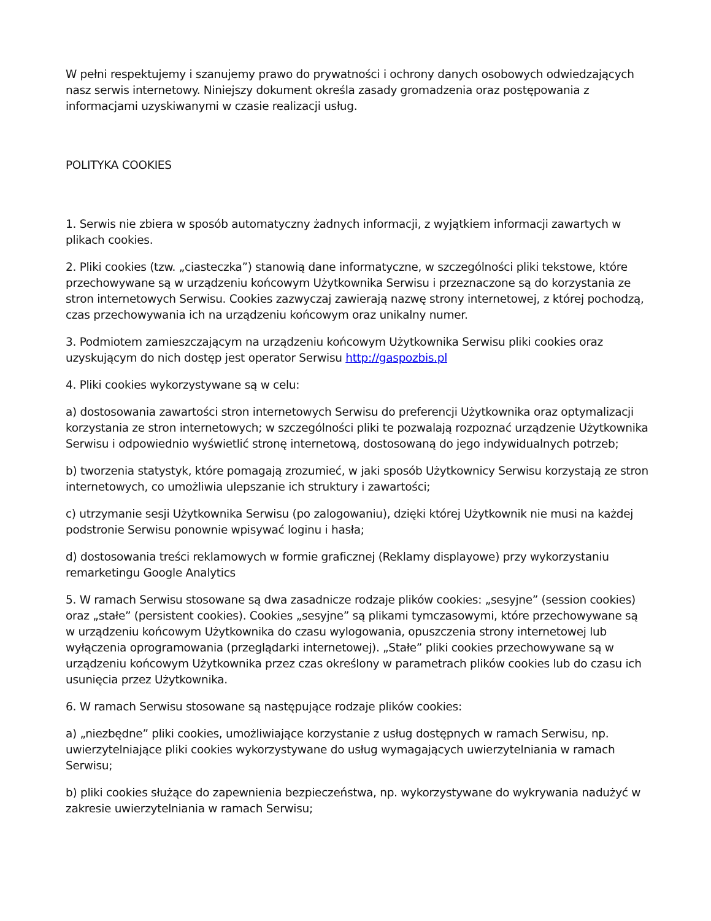W pełni respektujemy i szanujemy prawo do prywatności i ochrony danych osobowych odwiedzających nasz serwis internetowy. Niniejszy dokument określa zasady gromadzenia oraz postępowania z informacjami uzyskiwanymi w czasie realizacji usług.
POLITYKA COOKIES
1. Serwis nie zbiera w sposób automatyczny żadnych informacji, z wyjątkiem informacji zawartych w plikach cookies.
2. Pliki cookies (tzw. „ciasteczka”) stanowią dane informatyczne, w szczególności pliki tekstowe, które przechowywane są w urządzeniu końcowym Użytkownika Serwisu i przeznaczone są do korzystania ze stron internetowych Serwisu. Cookies zazwyczaj zawierają nazwę strony internetowej, z której pochodzą, czas przechowywania ich na urządzeniu końcowym oraz unikalny numer.
3. Podmiotem zamieszczającym na urządzeniu końcowym Użytkownika Serwisu pliki cookies oraz uzyskującym do nich dostęp jest operator Serwisu http://gaspozbis.pl
4. Pliki cookies wykorzystywane są w celu:
a) dostosowania zawartości stron internetowych Serwisu do preferencji Użytkownika oraz optymalizacji korzystania ze stron internetowych; w szczególności pliki te pozwalają rozpoznać urządzenie Użytkownika Serwisu i odpowiednio wyświetlić stronę internetową, dostosowaną do jego indywidualnych potrzeb;
b) tworzenia statystyk, które pomagają zrozumieć, w jaki sposób Użytkownicy Serwisu korzystają ze stron internetowych, co umożliwia ulepszanie ich struktury i zawartości;
c) utrzymanie sesji Użytkownika Serwisu (po zalogowaniu), dzięki której Użytkownik nie musi na każdej podstronie Serwisu ponownie wpisywać loginu i hasła;
d) dostosowania treści reklamowych w formie graficznej (Reklamy displayowe) przy wykorzystaniu remarketingu Google Analytics
5. W ramach Serwisu stosowane są dwa zasadnicze rodzaje plików cookies: „sesyjne” (session cookies) oraz „stałe” (persistent cookies). Cookies „sesyjne” są plikami tymczasowymi, które przechowywane są w urządzeniu końcowym Użytkownika do czasu wylogowania, opuszczenia strony internetowej lub wyłączenia oprogramowania (przeglądarki internetowej). „Stałe” pliki cookies przechowywane są w urządzeniu końcowym Użytkownika przez czas określony w parametrach plików cookies lub do czasu ich usunięcia przez Użytkownika.
6. W ramach Serwisu stosowane są następujące rodzaje plików cookies:
a) „niezbędne” pliki cookies, umożliwiające korzystanie z usług dostępnych w ramach Serwisu, np. uwierzytelniające pliki cookies wykorzystywane do usług wymagających uwierzytelniania w ramach Serwisu;
b) pliki cookies służące do zapewnienia bezpieczeństwa, np. wykorzystywane do wykrywania nadużyć w zakresie uwierzytelniania w ramach Serwisu;